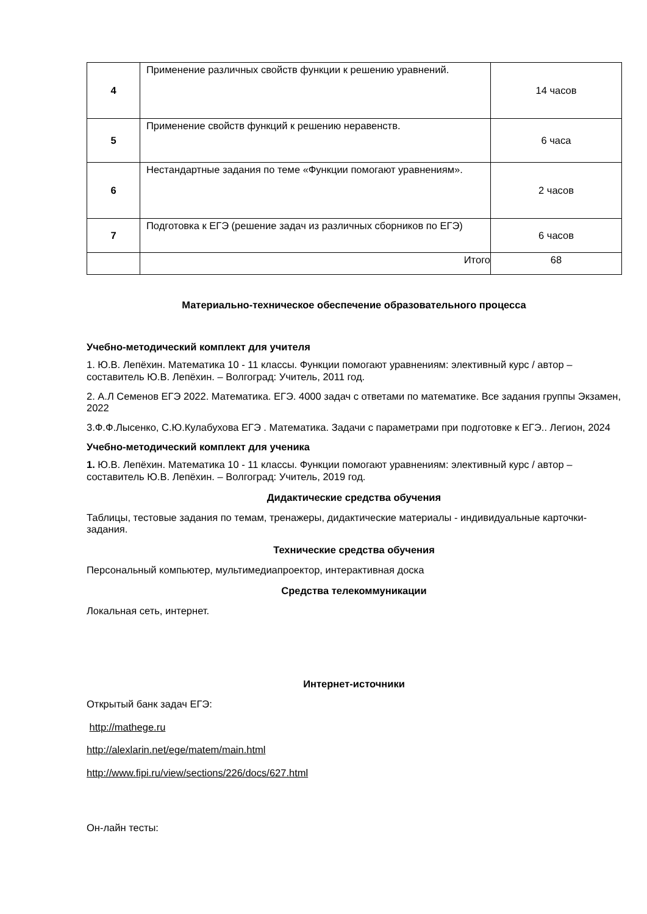| 4 | Применение различных свойств функции к решению уравнений. | 14 часов |
| 5 | Применение свойств функций к решению неравенств. | 6 часа |
| 6 | Нестандартные задания по теме «Функции помогают уравнениям». | 2 часов |
| 7 | Подготовка к ЕГЭ (решение задач из различных сборников по ЕГЭ) | 6 часов |
| | Итого | 68 |
Материально-техническое обеспечение образовательного процесса
Учебно-методический комплект для учителя
1. Ю.В. Лепёхин. Математика 10 - 11 классы. Функции помогают уравнениям: элективный курс / автор – составитель Ю.В. Лепёхин. – Волгоград: Учитель, 2011 год.
2. А.Л Семенов ЕГЭ 2022. Математика. ЕГЭ. 4000 задач с ответами по математике. Все задания группы Экзамен, 2022
3.Ф.Ф.Лысенко, С.Ю.Кулабухова ЕГЭ . Математика. Задачи с параметрами при подготовке к ЕГЭ.. Легион, 2024
Учебно-методический комплект для ученика
1. Ю.В. Лепёхин. Математика 10 - 11 классы. Функции помогают уравнениям: элективный курс / автор – составитель Ю.В. Лепёхин. – Волгоград: Учитель, 2019 год.
Дидактические средства обучения
Таблицы, тестовые задания по темам, тренажеры, дидактические материалы - индивидуальные карточки-задания.
Технические средства обучения
Персональный компьютер, мультимедиапроектор, интерактивная доска
Средства телекоммуникации
Локальная сеть, интернет.
Интернет-источники
Открытый банк задач ЕГЭ:
http://mathege.ru
http://alexlarin.net/ege/matem/main.html
http://www.fipi.ru/view/sections/226/docs/627.html
Он-лайн тесты: